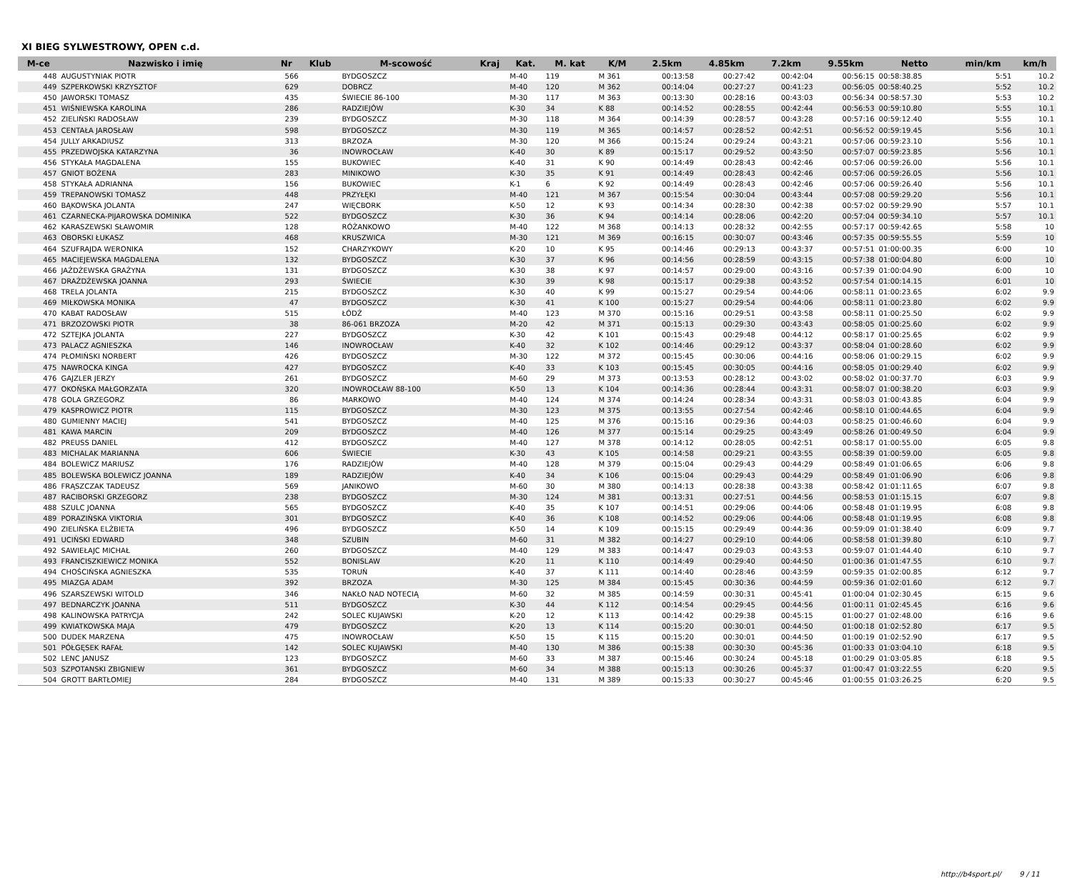XI BIEG SYLWESTROWY, OPEN c.d.
| M-ce | Nazwisko i imię | Nr | Klub | M-scowość | Kraj | Kat. | M. kat | K/M | 2.5km | 4.85km | 7.2km | 9.55km | Netto | min/km | km/h |
| --- | --- | --- | --- | --- | --- | --- | --- | --- | --- | --- | --- | --- | --- | --- | --- |
| 448 | AUGUSTYNIAK PIOTR | 566 | | BYDGOSZCZ | | M-40 | 119 | M 361 | 00:13:58 | 00:27:42 | 00:42:04 | 00:56:15 | 00:58:38.85 | 5:51 | 10.2 |
| 449 | SZPERKOWSKI KRZYSZTOF | 629 | | DOBRCZ | | M-40 | 120 | M 362 | 00:14:04 | 00:27:27 | 00:41:23 | 00:56:05 | 00:58:40.25 | 5:52 | 10.2 |
| 450 | JAWORSKI TOMASZ | 435 | | ŚWIECIE 86-100 | | M-30 | 117 | M 363 | 00:13:30 | 00:28:16 | 00:43:03 | 00:56:34 | 00:58:57.30 | 5:53 | 10.2 |
| 451 | WIŚNIEWSKA KAROLINA | 286 | | RADZIEJÓW | | K-30 | 34 | K 88 | 00:14:52 | 00:28:55 | 00:42:44 | 00:56:53 | 00:59:10.80 | 5:55 | 10.1 |
| 452 | ZIELIŃSKI RADOSŁAW | 239 | | BYDGOSZCZ | | M-30 | 118 | M 364 | 00:14:39 | 00:28:57 | 00:43:28 | 00:57:16 | 00:59:12.40 | 5:55 | 10.1 |
| 453 | CENTAŁA JAROSŁAW | 598 | | BYDGOSZCZ | | M-30 | 119 | M 365 | 00:14:57 | 00:28:52 | 00:42:51 | 00:56:52 | 00:59:19.45 | 5:56 | 10.1 |
| 454 | JULLY ARKADIUSZ | 313 | | BRZOZA | | M-30 | 120 | M 366 | 00:15:24 | 00:29:24 | 00:43:21 | 00:57:06 | 00:59:23.10 | 5:56 | 10.1 |
| 455 | PRZEDWOJSKA KATARZYNA | 36 | | INOWROCŁAW | | K-40 | 30 | K 89 | 00:15:17 | 00:29:52 | 00:43:50 | 00:57:07 | 00:59:23.85 | 5:56 | 10.1 |
| 456 | STYKAŁA MAGDALENA | 155 | | BUKOWIEC | | K-40 | 31 | K 90 | 00:14:49 | 00:28:43 | 00:42:46 | 00:57:06 | 00:59:26.00 | 5:56 | 10.1 |
| 457 | GNIOT BOŻENA | 283 | | MINIKOWO | | K-30 | 35 | K 91 | 00:14:49 | 00:28:43 | 00:42:46 | 00:57:06 | 00:59:26.05 | 5:56 | 10.1 |
| 458 | STYKAŁA ADRIANNA | 156 | | BUKOWIEC | | K-1 | 6 | K 92 | 00:14:49 | 00:28:43 | 00:42:46 | 00:57:06 | 00:59:26.40 | 5:56 | 10.1 |
| 459 | TREPANOWSKI TOMASZ | 448 | | PRZYŁĘKI | | M-40 | 121 | M 367 | 00:15:54 | 00:30:04 | 00:43:44 | 00:57:08 | 00:59:29.20 | 5:56 | 10.1 |
| 460 | BĄKOWSKA JOLANTA | 247 | | WIĘCBORK | | K-50 | 12 | K 93 | 00:14:34 | 00:28:30 | 00:42:38 | 00:57:02 | 00:59:29.90 | 5:57 | 10.1 |
| 461 | CZARNECKA-PIJAROWSKA DOMINIKA | 522 | | BYDGOSZCZ | | K-30 | 36 | K 94 | 00:14:14 | 00:28:06 | 00:42:20 | 00:57:04 | 00:59:34.10 | 5:57 | 10.1 |
| 462 | KARASZEWSKI SŁAWOMIR | 128 | | RÓŻANKOWO | | M-40 | 122 | M 368 | 00:14:13 | 00:28:32 | 00:42:55 | 00:57:17 | 00:59:42.65 | 5:58 | 10 |
| 463 | OBORSKI ŁUKASZ | 468 | | KRUSZWICA | | M-30 | 121 | M 369 | 00:16:15 | 00:30:07 | 00:43:46 | 00:57:35 | 00:59:55.55 | 5:59 | 10 |
| 464 | SZUFRAJDA WERONIKA | 152 | | CHARZYKOWY | | K-20 | 10 | K 95 | 00:14:46 | 00:29:13 | 00:43:37 | 00:57:51 | 01:00:00.35 | 6:00 | 10 |
| 465 | MACIEJEWSKA MAGDALENA | 132 | | BYDGOSZCZ | | K-30 | 37 | K 96 | 00:14:56 | 00:28:59 | 00:43:15 | 00:57:38 | 01:00:04.80 | 6:00 | 10 |
| 466 | JAŻDŻEWSKA GRAŻYNA | 131 | | BYDGOSZCZ | | K-30 | 38 | K 97 | 00:14:57 | 00:29:00 | 00:43:16 | 00:57:39 | 01:00:04.90 | 6:00 | 10 |
| 467 | DRAŻDŻEWSKA JOANNA | 293 | | ŚWIECIE | | K-30 | 39 | K 98 | 00:15:17 | 00:29:38 | 00:43:52 | 00:57:54 | 01:00:14.15 | 6:01 | 10 |
| 468 | TRELA JOLANTA | 215 | | BYDGOSZCZ | | K-30 | 40 | K 99 | 00:15:27 | 00:29:54 | 00:44:06 | 00:58:11 | 01:00:23.65 | 6:02 | 9.9 |
| 469 | MIŁKOWSKA MONIKA | 47 | | BYDGOSZCZ | | K-30 | 41 | K 100 | 00:15:27 | 00:29:54 | 00:44:06 | 00:58:11 | 01:00:23.80 | 6:02 | 9.9 |
| 470 | KABAT RADOSŁAW | 515 | | ŁÓDŹ | | M-40 | 123 | M 370 | 00:15:16 | 00:29:51 | 00:43:58 | 00:58:11 | 01:00:25.50 | 6:02 | 9.9 |
| 471 | BRZOZOWSKI PIOTR | 38 | | 86-061 BRZOZA | | M-20 | 42 | M 371 | 00:15:13 | 00:29:30 | 00:43:43 | 00:58:05 | 01:00:25.60 | 6:02 | 9.9 |
| 472 | SZTEJKA JOLANTA | 227 | | BYDGOSZCZ | | K-30 | 42 | K 101 | 00:15:43 | 00:29:48 | 00:44:12 | 00:58:17 | 01:00:25.65 | 6:02 | 9.9 |
| 473 | PALACZ AGNIESZKA | 146 | | INOWROCŁAW | | K-40 | 32 | K 102 | 00:14:46 | 00:29:12 | 00:43:37 | 00:58:04 | 01:00:28.60 | 6:02 | 9.9 |
| 474 | PŁOMIŃSKI NORBERT | 426 | | BYDGOSZCZ | | M-30 | 122 | M 372 | 00:15:45 | 00:30:06 | 00:44:16 | 00:58:06 | 01:00:29.15 | 6:02 | 9.9 |
| 475 | NAWROCKA KINGA | 427 | | BYDGOSZCZ | | K-40 | 33 | K 103 | 00:15:45 | 00:30:05 | 00:44:16 | 00:58:05 | 01:00:29.40 | 6:02 | 9.9 |
| 476 | GAJZLER JERZY | 261 | | BYDGOSZCZ | | M-60 | 29 | M 373 | 00:13:53 | 00:28:12 | 00:43:02 | 00:58:02 | 01:00:37.70 | 6:03 | 9.9 |
| 477 | OKOŃSKA MAŁGORZATA | 320 | | INOWROCŁAW 88-100 | | K-50 | 13 | K 104 | 00:14:36 | 00:28:44 | 00:43:31 | 00:58:07 | 01:00:38.20 | 6:03 | 9.9 |
| 478 | GOLA GRZEGORZ | 86 | | MARKOWO | | M-40 | 124 | M 374 | 00:14:24 | 00:28:34 | 00:43:31 | 00:58:03 | 01:00:43.85 | 6:04 | 9.9 |
| 479 | KASPROWICZ PIOTR | 115 | | BYDGOSZCZ | | M-30 | 123 | M 375 | 00:13:55 | 00:27:54 | 00:42:46 | 00:58:10 | 01:00:44.65 | 6:04 | 9.9 |
| 480 | GUMIENNY MACIEJ | 541 | | BYDGOSZCZ | | M-40 | 125 | M 376 | 00:15:16 | 00:29:36 | 00:44:03 | 00:58:25 | 01:00:46.60 | 6:04 | 9.9 |
| 481 | KAWA MARCIN | 209 | | BYDGOSZCZ | | M-40 | 126 | M 377 | 00:15:14 | 00:29:25 | 00:43:49 | 00:58:26 | 01:00:49.50 | 6:04 | 9.9 |
| 482 | PREUSS DANIEL | 412 | | BYDGOSZCZ | | M-40 | 127 | M 378 | 00:14:12 | 00:28:05 | 00:42:51 | 00:58:17 | 01:00:55.00 | 6:05 | 9.8 |
| 483 | MICHALAK MARIANNA | 606 | | ŚWIECIE | | K-30 | 43 | K 105 | 00:14:58 | 00:29:21 | 00:43:55 | 00:58:39 | 01:00:59.00 | 6:05 | 9.8 |
| 484 | BOLEWICZ MARIUSZ | 176 | | RADZIEJÓW | | M-40 | 128 | M 379 | 00:15:04 | 00:29:43 | 00:44:29 | 00:58:49 | 01:01:06.65 | 6:06 | 9.8 |
| 485 | BOLEWSKA BOLEWICZ JOANNA | 189 | | RADZIEJÓW | | K-40 | 34 | K 106 | 00:15:04 | 00:29:43 | 00:44:29 | 00:58:49 | 01:01:06.90 | 6:06 | 9.8 |
| 486 | FRĄSZCZAK TADEUSZ | 569 | | JANIKOWO | | M-60 | 30 | M 380 | 00:14:13 | 00:28:38 | 00:43:38 | 00:58:42 | 01:01:11.65 | 6:07 | 9.8 |
| 487 | RACIBORSKI GRZEGORZ | 238 | | BYDGOSZCZ | | M-30 | 124 | M 381 | 00:13:31 | 00:27:51 | 00:44:56 | 00:58:53 | 01:01:15.15 | 6:07 | 9.8 |
| 488 | SZULC JOANNA | 565 | | BYDGOSZCZ | | K-40 | 35 | K 107 | 00:14:51 | 00:29:06 | 00:44:06 | 00:58:48 | 01:01:19.95 | 6:08 | 9.8 |
| 489 | PORAZIŃSKA VIKTORIA | 301 | | BYDGOSZCZ | | K-40 | 36 | K 108 | 00:14:52 | 00:29:06 | 00:44:06 | 00:58:48 | 01:01:19.95 | 6:08 | 9.8 |
| 490 | ZIELIŃSKA ELŻBIETA | 496 | | BYDGOSZCZ | | K-50 | 14 | K 109 | 00:15:15 | 00:29:49 | 00:44:36 | 00:59:09 | 01:01:38.40 | 6:09 | 9.7 |
| 491 | UCIŃSKI EDWARD | 348 | | SZUBIN | | M-60 | 31 | M 382 | 00:14:27 | 00:29:10 | 00:44:06 | 00:58:58 | 01:01:39.80 | 6:10 | 9.7 |
| 492 | SAWIEŁAJC MICHAŁ | 260 | | BYDGOSZCZ | | M-40 | 129 | M 383 | 00:14:47 | 00:29:03 | 00:43:53 | 00:59:07 | 01:01:44.40 | 6:10 | 9.7 |
| 493 | FRANCISZKIEWICZ MONIKA | 552 | | BONISLAW | | K-20 | 11 | K 110 | 00:14:49 | 00:29:40 | 00:44:50 | 01:00:36 | 01:01:47.55 | 6:10 | 9.7 |
| 494 | CHOŚCIŃSKA AGNIESZKA | 535 | | TORUŃ | | K-40 | 37 | K 111 | 00:14:40 | 00:28:46 | 00:43:59 | 00:59:35 | 01:02:00.85 | 6:12 | 9.7 |
| 495 | MIAZGA ADAM | 392 | | BRZOZA | | M-30 | 125 | M 384 | 00:15:45 | 00:30:36 | 00:44:59 | 00:59:36 | 01:02:01.60 | 6:12 | 9.7 |
| 496 | SZARSZEWSKI WITOLD | 346 | | NAKŁO NAD NOTECIĄ | | M-60 | 32 | M 385 | 00:14:59 | 00:30:31 | 00:45:41 | 01:00:04 | 01:02:30.45 | 6:15 | 9.6 |
| 497 | BEDNARCZYK JOANNA | 511 | | BYDGOSZCZ | | K-30 | 44 | K 112 | 00:14:54 | 00:29:45 | 00:44:56 | 01:00:11 | 01:02:45.45 | 6:16 | 9.6 |
| 498 | KALINOWSKA PATRYCJA | 242 | | SOLEC KUJAWSKI | | K-20 | 12 | K 113 | 00:14:42 | 00:29:38 | 00:45:15 | 01:00:27 | 01:02:48.00 | 6:16 | 9.6 |
| 499 | KWIATKOWSKA MAJA | 479 | | BYDGOSZCZ | | K-20 | 13 | K 114 | 00:15:20 | 00:30:01 | 00:44:50 | 01:00:18 | 01:02:52.80 | 6:17 | 9.5 |
| 500 | DUDEK MARZENA | 475 | | INOWROCŁAW | | K-50 | 15 | K 115 | 00:15:20 | 00:30:01 | 00:44:50 | 01:00:19 | 01:02:52.90 | 6:17 | 9.5 |
| 501 | PÓŁGĘSEK RAFAŁ | 142 | | SOLEC KUJAWSKI | | M-40 | 130 | M 386 | 00:15:38 | 00:30:30 | 00:45:36 | 01:00:33 | 01:03:04.10 | 6:18 | 9.5 |
| 502 | LENC JANUSZ | 123 | | BYDGOSZCZ | | M-60 | 33 | M 387 | 00:15:46 | 00:30:24 | 00:45:18 | 01:00:29 | 01:03:05.85 | 6:18 | 9.5 |
| 503 | SZPOTANSKI ZBIGNIEW | 361 | | BYDGOSZCZ | | M-60 | 34 | M 388 | 00:15:13 | 00:30:26 | 00:45:37 | 01:00:47 | 01:03:22.55 | 6:20 | 9.5 |
| 504 | GROTT BARTŁOMIEJ | 284 | | BYDGOSZCZ | | M-40 | 131 | M 389 | 00:15:33 | 00:30:27 | 00:45:46 | 01:00:55 | 01:03:26.25 | 6:20 | 9.5 |
http://b4sport.pl/ 9 / 11